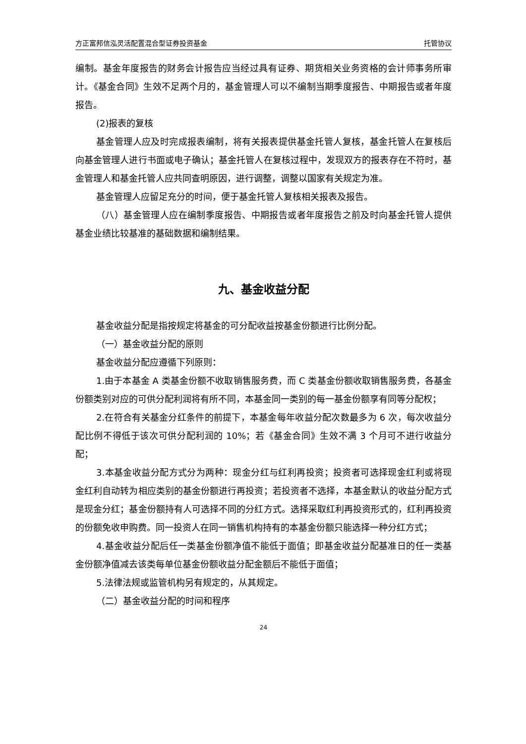方正富邦信泓灵活配置混合型证券投资基金 托管协议
编制。基金年度报告的财务会计报告应当经过具有证券、期货相关业务资格的会计师事务所审计。《基金合同》生效不足两个月的，基金管理人可以不编制当期季度报告、中期报告或者年度报告。
(2)报表的复核
基金管理人应及时完成报表编制，将有关报表提供基金托管人复核，基金托管人在复核后向基金管理人进行书面或电子确认；基金托管人在复核过程中，发现双方的报表存在不符时，基金管理人和基金托管人应共同查明原因，进行调整，调整以国家有关规定为准。
基金管理人应留足充分的时间，便于基金托管人复核相关报表及报告。
（八）基金管理人应在编制季度报告、中期报告或者年度报告之前及时向基金托管人提供基金业绩比较基准的基础数据和编制结果。
九、基金收益分配
基金收益分配是指按规定将基金的可分配收益按基金份额进行比例分配。
（一）基金收益分配的原则
基金收益分配应遵循下列原则：
1.由于本基金 A 类基金份额不收取销售服务费，而 C 类基金份额收取销售服务费，各基金份额类别对应的可供分配利润将有所不同，本基金同一类别的每一基金份额享有同等分配权；
2.在符合有关基金分红条件的前提下，本基金每年收益分配次数最多为 6 次，每次收益分配比例不得低于该次可供分配利润的 10%；若《基金合同》生效不满 3 个月可不进行收益分配；
3.本基金收益分配方式分为两种：现金分红与红利再投资；投资者可选择现金红利或将现金红利自动转为相应类别的基金份额进行再投资；若投资者不选择，本基金默认的收益分配方式是现金分红；基金份额持有人可选择不同的分红方式。选择采取红利再投资形式的，红利再投资的份额免收申购费。同一投资人在同一销售机构持有的本基金份额只能选择一种分红方式；
4.基金收益分配后任一类基金份额净值不能低于面值；即基金收益分配基准日的任一类基金份额净值减去该类每单位基金份额收益分配金额后不能低于面值；
5.法律法规或监管机构另有规定的，从其规定。
（二）基金收益分配的时间和程序
24